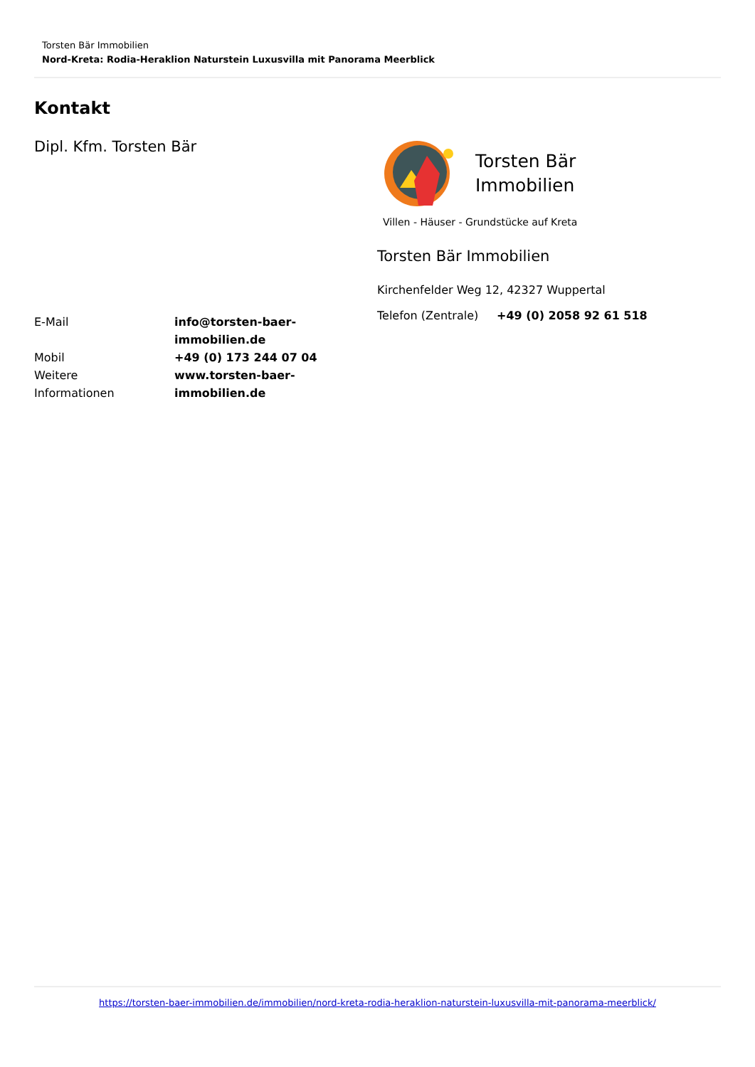Torsten Bär Immobilien
Nord-Kreta: Rodia-Heraklion Naturstein Luxusvilla mit Panorama Meerblick
Kontakt
Dipl. Kfm. Torsten Bär
| E-Mail | info@torsten-baer- immobilien.de |
| Mobil | +49 (0) 173 244 07 04 |
| Weitere Informationen | www.torsten-baer- immobilien.de |
Torsten Bär
Immobilien
Villen - Häuser - Grundstücke auf Kreta
Torsten Bär Immobilien
Kirchenfelder Weg 12, 42327 Wuppertal
| Telefon (Zentrale) | +49 (0) 2058 92 61 518 |
https://torsten-baer-immobilien.de/immobilien/nord-kreta-rodia-heraklion-naturstein-luxusvilla-mit-panorama-meerblick/